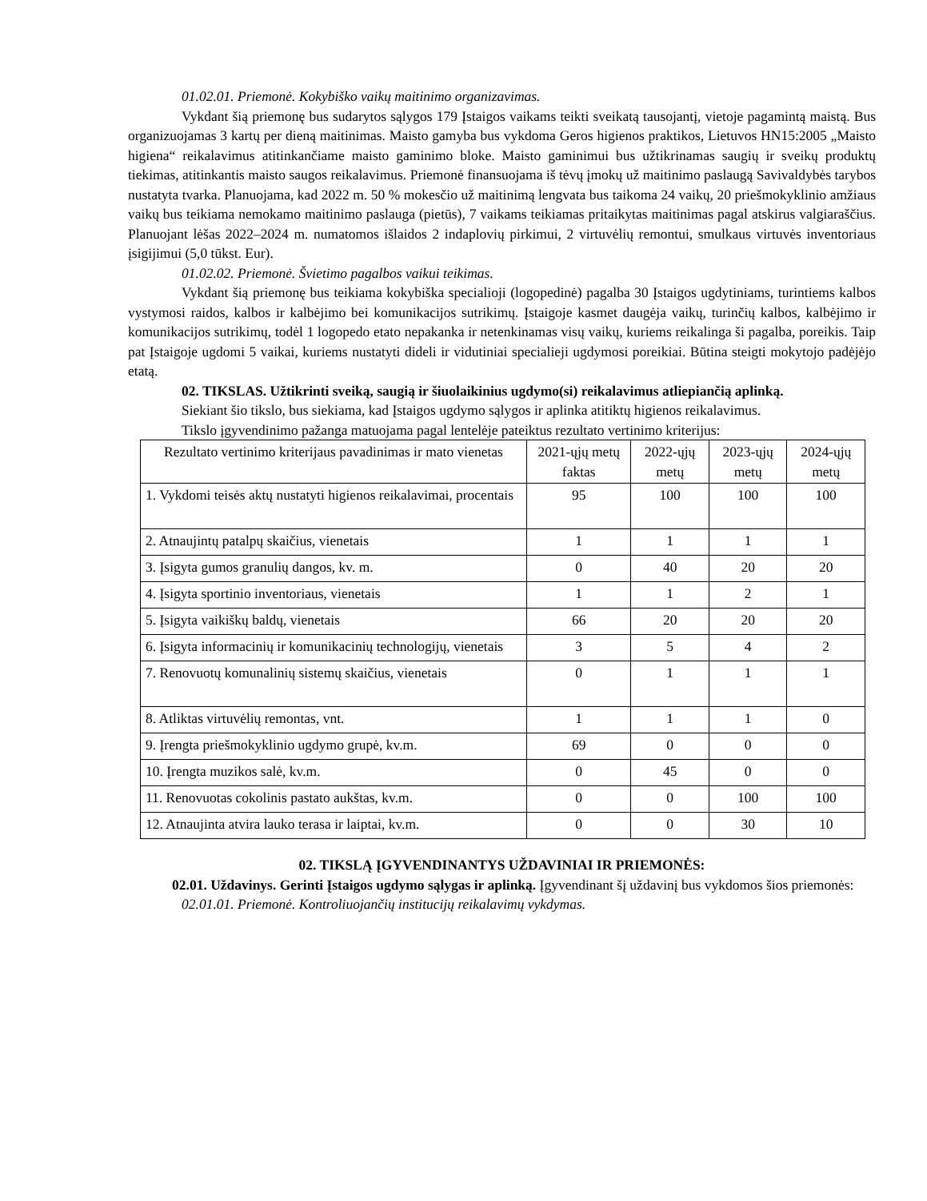01.02.01. Priemonė. Kokybiško vaikų maitinimo organizavimas.
Vykdant šią priemonę bus sudarytos sąlygos 179 Įstaigos vaikams teikti sveikatą tausojantį, vietoje pagamintą maistą. Bus organizuojamas 3 kartų per dieną maitinimas. Maisto gamyba bus vykdoma Geros higienos praktikos, Lietuvos HN15:2005 „Maisto higiena“ reikalavimus atitinkančiame maisto gaminimo bloke. Maisto gaminimui bus užtikrinamas saugių ir sveikų produktų tiekimas, atitinkantis maisto saugos reikalavimus. Priemonė finansuojama iš tėvų įmokų už maitinimo paslaugą Savivaldybės tarybos nustatyta tvarka. Planuojama, kad 2022 m. 50 % mokesčio už maitinimą lengvata bus taikoma 24 vaikų, 20 priešmokyklinio amžiaus vaikų bus teikiama nemokamo maitinimo paslauga (pietūs), 7 vaikams teikiamas pritaikytas maitinimas pagal atskirus valgiaraščius. Planuojant lėšas 2022–2024 m. numatomos išlaidos 2 indaplovių pirkimui, 2 virtuvėlių remontui, smulkaus virtuvės inventoriaus įsigijimui (5,0 tūkst. Eur).
01.02.02. Priemonė. Švietimo pagalbos vaikui teikimas.
Vykdant šią priemonę bus teikiama kokybiška specialioji (logopedinė) pagalba 30 Įstaigos ugdytiniams, turintiems kalbos vystymosi raidos, kalbos ir kalbėjimo bei komunikacijos sutrikimų. Įstaigoje kasmet daugėja vaikų, turinčių kalbos, kalbėjimo ir komunikacijos sutrikimų, todėl 1 logopedo etato nepakanka ir netenkinamas visų vaikų, kuriems reikalinga ši pagalba, poreikis. Taip pat Įstaigoje ugdomi 5 vaikai, kuriems nustatyti dideli ir vidutiniai specialieji ugdymosi poreikiai. Būtina steigti mokytojo padėjėjo etatą.
02. TIKSLAS. Užtikrinti sveiką, saugią ir šiuolaikinius ugdymo(si) reikalavimus atliepiančią aplinką.
Siekiant šio tikslo, bus siekiama, kad Įstaigos ugdymo sąlygos ir aplinka atitiktų higienos reikalavimus.
Tikslo įgyvendinimo pažanga matuojama pagal lentelėje pateiktus rezultato vertinimo kriterijus:
| Rezultato vertinimo kriterijaus pavadinimas ir mato vienetas | 2021-ųjų metų faktas | 2022-ųjų metų | 2023-ųjų metų | 2024-ųjų metų |
| --- | --- | --- | --- | --- |
| 1. Vykdomi teisės aktų nustatyti higienos reikalavimai, procentais | 95 | 100 | 100 | 100 |
| 2. Atnaujintų patalpų skaičius, vienetais | 1 | 1 | 1 | 1 |
| 3. Įsigyta gumos granulių dangos, kv. m. | 0 | 40 | 20 | 20 |
| 4. Įsigyta sportinio inventoriaus, vienetais | 1 | 1 | 2 | 1 |
| 5. Įsigyta vaikiškų baldų, vienetais | 66 | 20 | 20 | 20 |
| 6. Įsigyta informacinių ir komunikacinių technologijų, vienetais | 3 | 5 | 4 | 2 |
| 7. Renovuotų komunalinių sistemų skaičius, vienetais | 0 | 1 | 1 | 1 |
| 8. Atliktas virtuvėlių remontas, vnt. | 1 | 1 | 1 | 0 |
| 9. Įrengta priešmokyklinio ugdymo grupė, kv.m. | 69 | 0 | 0 | 0 |
| 10. Įrengta muzikos salė, kv.m. | 0 | 45 | 0 | 0 |
| 11. Renovuotas cokolinis pastato aukštas, kv.m. | 0 | 0 | 100 | 100 |
| 12. Atnaujinta atvira lauko terasa ir laiptai, kv.m. | 0 | 0 | 30 | 10 |
02. TIKSLĄ ĮGYVENDINANTYS UŽDAVINIAI IR PRIEMONĖS:
02.01. Uždavinys. Gerinti Įstaigos ugdymo sąlygas ir aplinką. Įgyvendinant šį uždavinį bus vykdomos šios priemonės:
02.01.01. Priemonė. Kontroliuojančių institucijų reikalavimų vykdymas.